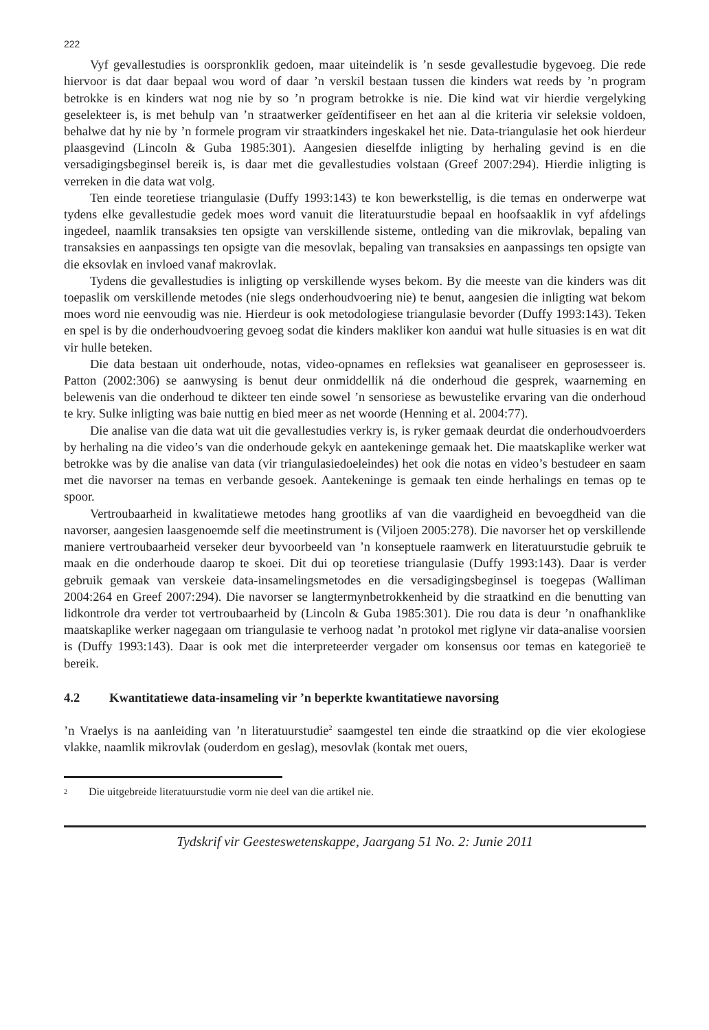222
Vyf gevallestudies is oorspronklik gedoen, maar uiteindelik is ’n sesde gevallestudie bygevoeg. Die rede hiervoor is dat daar bepaal wou word of daar ’n verskil bestaan tussen die kinders wat reeds by ’n program betrokke is en kinders wat nog nie by so ’n program betrokke is nie. Die kind wat vir hierdie vergelyking geselekteer is, is met behulp van ’n straatwerker geïdentifiseer en het aan al die kriteria vir seleksie voldoen, behalwe dat hy nie by ’n formele program vir straatkinders ingeskakel het nie. Data-triangulasie het ook hierdeur plaasgevind (Lincoln & Guba 1985:301). Aangesien dieselfde inligting by herhaling gevind is en die versadigingsbeginsel bereik is, is daar met die gevallestudies volstaan (Greef 2007:294). Hierdie inligting is verreken in die data wat volg.
Ten einde teoretiese triangulasie (Duffy 1993:143) te kon bewerkstellig, is die temas en onderwerpe wat tydens elke gevallestudie gedek moes word vanuit die literatuurstudie bepaal en hoofsaaklik in vyf afdelings ingedeel, naamlik transaksies ten opsigte van verskillende sisteme, ontleding van die mikrovlak, bepaling van transaksies en aanpassings ten opsigte van die mesovlak, bepaling van transaksies en aanpassings ten opsigte van die eksovlak en invloed vanaf makrovlak.
Tydens die gevallestudies is inligting op verskillende wyses bekom. By die meeste van die kinders was dit toepaslik om verskillende metodes (nie slegs onderhoudvoering nie) te benut, aangesien die inligting wat bekom moes word nie eenvoudig was nie. Hierdeur is ook metodologiese triangulasie bevorder (Duffy 1993:143). Teken en spel is by die onderhoudvoering gevoeg sodat die kinders makliker kon aandui wat hulle situasies is en wat dit vir hulle beteken.
Die data bestaan uit onderhoude, notas, video-opnames en refleksies wat geanaliseer en geprosesseer is. Patton (2002:306) se aanwysing is benut deur onmiddellik ná die onderhoud die gesprek, waarneming en belewenis van die onderhoud te dikteer ten einde sowel ’n sensoriese as bewustelike ervaring van die onderhoud te kry. Sulke inligting was baie nuttig en bied meer as net woorde (Henning et al. 2004:77).
Die analise van die data wat uit die gevallestudies verkry is, is ryker gemaak deurdat die onderhoudvoerders by herhaling na die video’s van die onderhoude gekyk en aantekeninge gemaak het. Die maatskaplike werker wat betrokke was by die analise van data (vir triangulasiedoeleindes) het ook die notas en video’s bestudeer en saam met die navorser na temas en verbande gesoek. Aantekeninge is gemaak ten einde herhalings en temas op te spoor.
Vertroubaarheid in kwalitatiewe metodes hang grootliks af van die vaardigheid en bevoegdheid van die navorser, aangesien laasgenoemde self die meetinstrument is (Viljoen 2005:278). Die navorser het op verskillende maniere vertroubaarheid verseker deur byvoorbeeld van ’n konseptuele raamwerk en literatuurstudie gebruik te maak en die onderhoude daarop te skoei. Dit dui op teoretiese triangulasie (Duffy 1993:143). Daar is verder gebruik gemaak van verskeie data-insamelingsmetodes en die versadigingsbeginsel is toegepas (Walliman 2004:264 en Greef 2007:294). Die navorser se langtermynbetrokkenheid by die straatkind en die benutting van lidkontrole dra verder tot vertroubaarheid by (Lincoln & Guba 1985:301). Die rou data is deur ’n onafhanklike maatskaplike werker nagegaan om triangulasie te verhoog nadat ’n protokol met riglyne vir data-analise voorsien is (Duffy 1993:143). Daar is ook met die interpreteerder vergader om konsensus oor temas en kategorieë te bereik.
4.2 Kwantitatiewe data-insameling vir ’n beperkte kwantitatiewe navorsing
’n Vraelys is na aanleiding van ’n literatuurstudie<sup>2</sup> saamgestel ten einde die straatkind op die vier ekologiese vlakke, naamlik mikrovlak (ouderdom en geslag), mesovlak (kontak met ouers,
<sup>2</sup> Die uitgebreide literatuurstudie vorm nie deel van die artikel nie.
Tydskrif vir Geesteswetenskappe, Jaargang 51 No. 2: Junie 2011